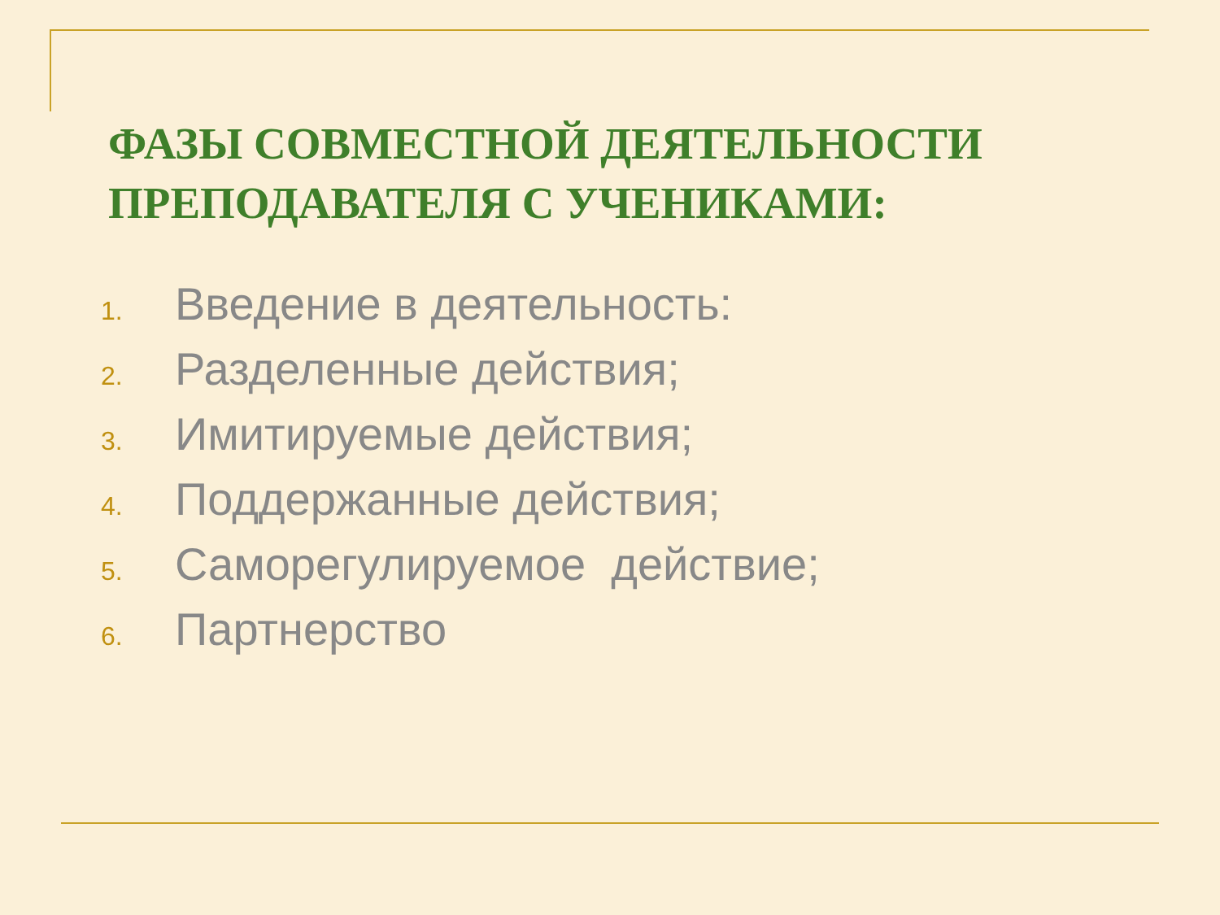ФАЗЫ СОВМЕСТНОЙ ДЕЯТЕЛЬНОСТИ ПРЕПОДАВАТЕЛЯ С УЧЕНИКАМИ:
1. Введение в деятельность:
2. Разделенные действия;
3. Имитируемые действия;
4. Поддержанные действия;
5. Саморегулируемое действие;
6. Партнерство